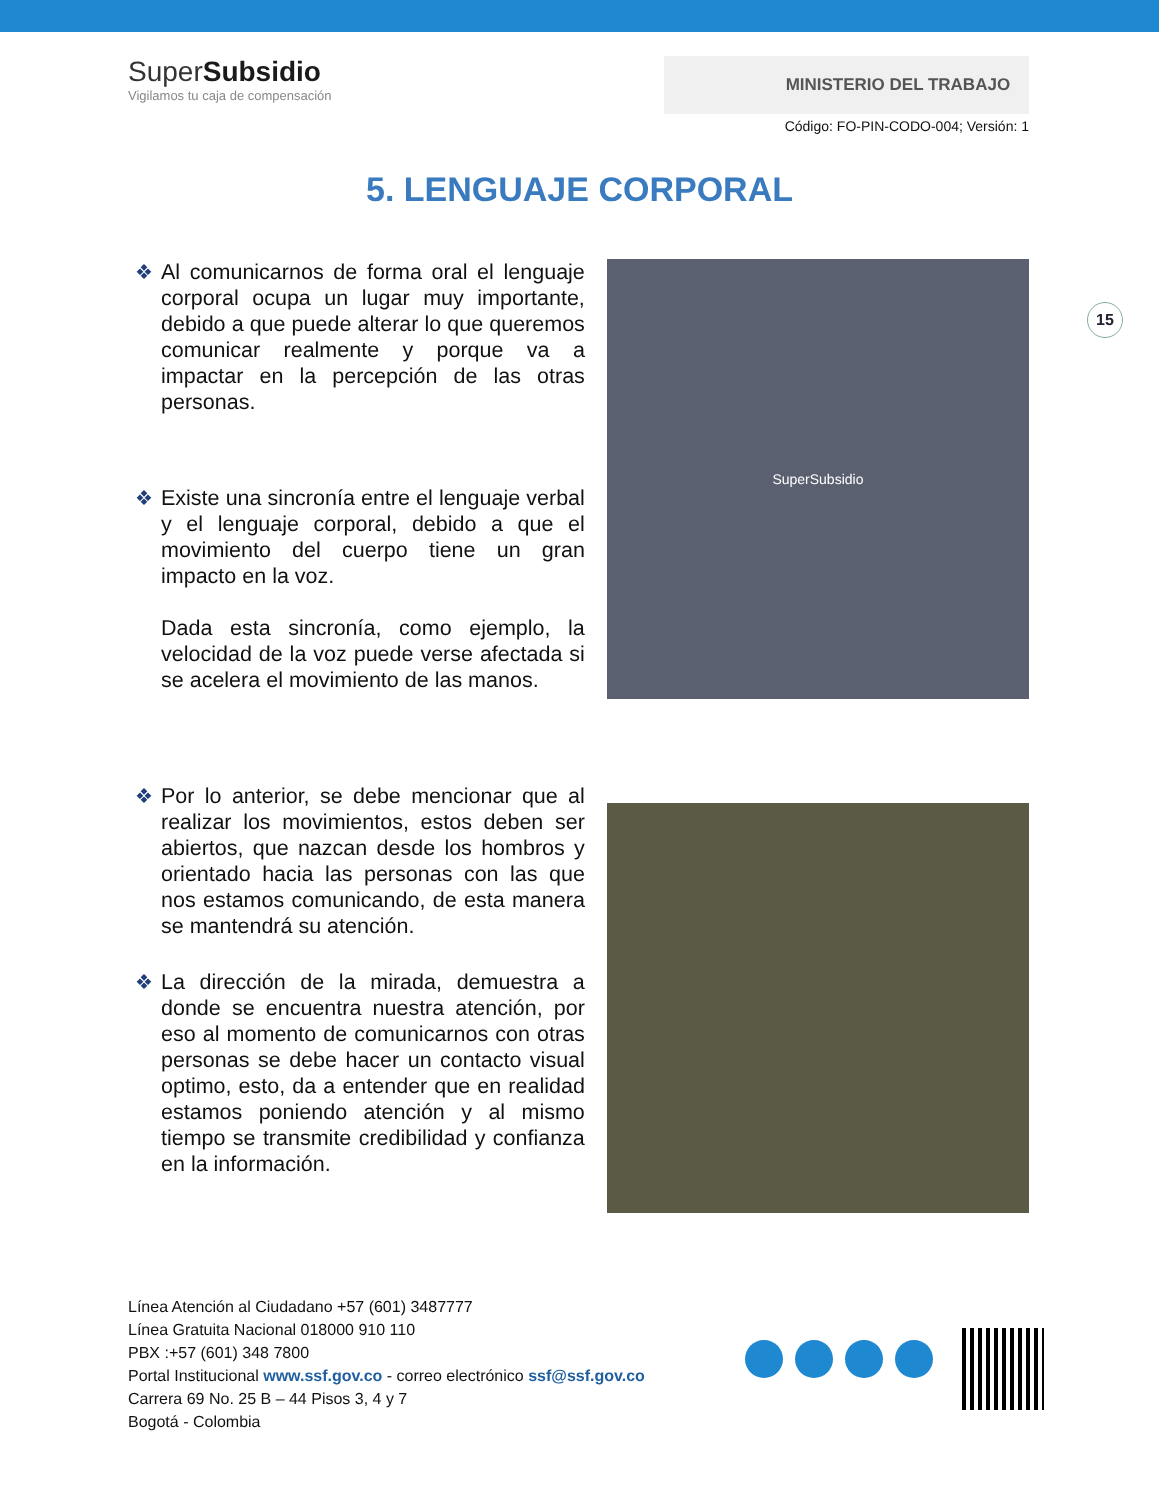SuperSubsidio
Vigilamos tu caja de compensación
MINISTERIO DEL TRABAJO
Código: FO-PIN-CODO-004; Versión: 1
5. LENGUAJE CORPORAL
15
❖ Al comunicarnos de forma oral el lenguaje corporal ocupa un lugar muy importante, debido a que puede alterar lo que queremos comunicar realmente y porque va a impactar en la percepción de las otras personas.
❖ Existe una sincronía entre el lenguaje verbal y el lenguaje corporal, debido a que el movimiento del cuerpo tiene un gran impacto en la voz.
Dada esta sincronía, como ejemplo, la velocidad de la voz puede verse afectada si se acelera el movimiento de las manos.
SuperSubsidio
❖ Por lo anterior, se debe mencionar que al realizar los movimientos, estos deben ser abiertos, que nazcan desde los hombros y orientado hacia las personas con las que nos estamos comunicando, de esta manera se mantendrá su atención.
❖ La dirección de la mirada, demuestra a donde se encuentra nuestra atención, por eso al momento de comunicarnos con otras personas se debe hacer un contacto visual optimo, esto, da a entender que en realidad estamos poniendo atención y al mismo tiempo se transmite credibilidad y confianza en la información.
Línea Atención al Ciudadano +57 (601) 3487777
Línea Gratuita Nacional 018000 910 110
PBX :+57 (601) 348 7800
Portal Institucional www.ssf.gov.co - correo electrónico ssf@ssf.gov.co
Carrera 69 No. 25 B – 44 Pisos 3, 4 y 7
Bogotá - Colombia